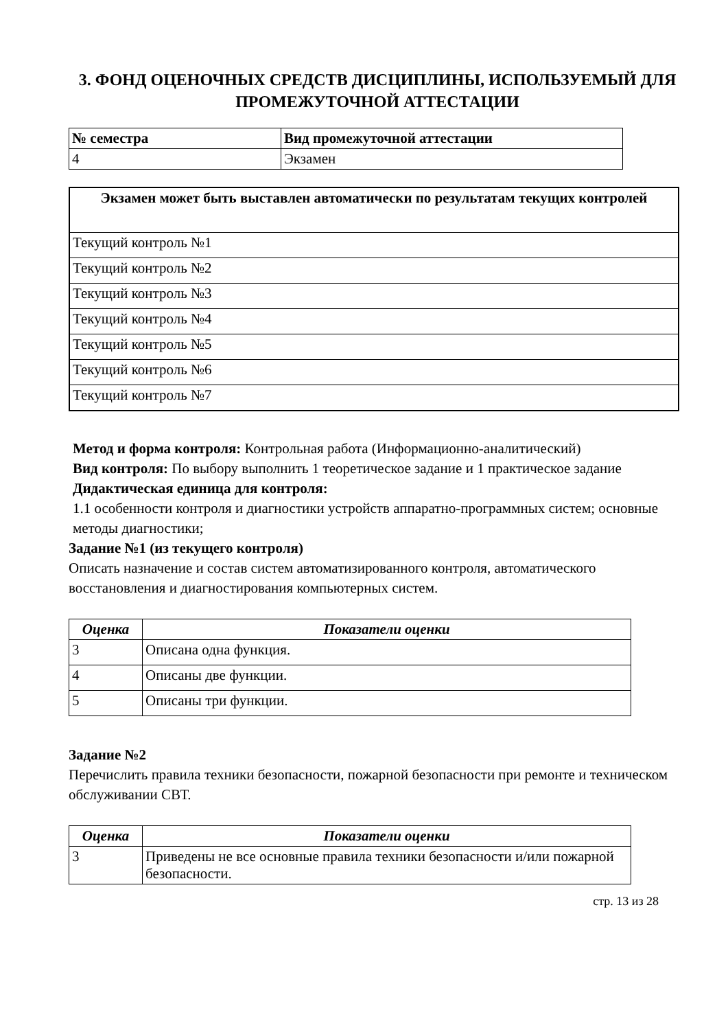3. ФОНД ОЦЕНОЧНЫХ СРЕДСТВ ДИСЦИПЛИНЫ, ИСПОЛЬЗУЕМЫЙ ДЛЯ ПРОМЕЖУТОЧНОЙ АТТЕСТАЦИИ
| № семестра | Вид промежуточной аттестации |
| --- | --- |
| 4 | Экзамен |
| Экзамен может быть выставлен автоматически по результатам текущих контролей |
| --- |
| Текущий контроль №1 |
| Текущий контроль №2 |
| Текущий контроль №3 |
| Текущий контроль №4 |
| Текущий контроль №5 |
| Текущий контроль №6 |
| Текущий контроль №7 |
Метод и форма контроля: Контрольная работа (Информационно-аналитический)
Вид контроля: По выбору выполнить 1 теоретическое задание и 1 практическое задание
Дидактическая единица для контроля:
1.1 особенности контроля и диагностики устройств аппаратно-программных систем; основные методы диагностики;
Задание №1 (из текущего контроля)
Описать назначение и состав систем автоматизированного контроля, автоматического восстановления и диагностирования компьютерных систем.
| Оценка | Показатели оценки |
| --- | --- |
| 3 | Описана одна функция. |
| 4 | Описаны две функции. |
| 5 | Описаны три функции. |
Задание №2
Перечислить правила техники безопасности, пожарной безопасности при ремонте и техническом обслуживании СВТ.
| Оценка | Показатели оценки |
| --- | --- |
| 3 | Приведены не все основные правила техники безопасности и/или пожарной безопасности. |
стр. 13 из 28